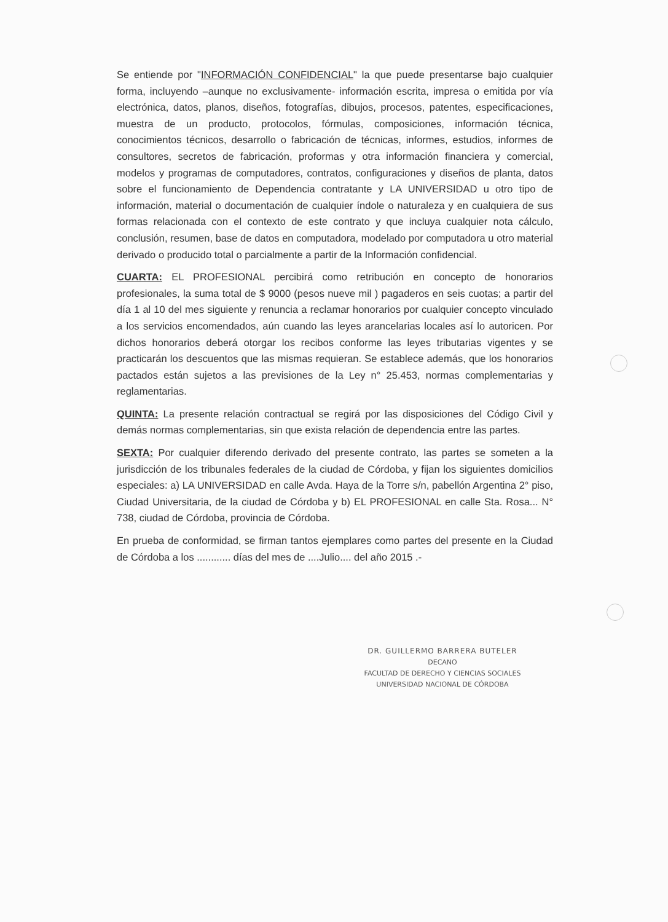Se entiende por "INFORMACIÓN CONFIDENCIAL" la que puede presentarse bajo cualquier forma, incluyendo –aunque no exclusivamente- información escrita, impresa o emitida por vía electrónica, datos, planos, diseños, fotografías, dibujos, procesos, patentes, especificaciones, muestra de un producto, protocolos, fórmulas, composiciones, información técnica, conocimientos técnicos, desarrollo o fabricación de técnicas, informes, estudios, informes de consultores, secretos de fabricación, proformas y otra información financiera y comercial, modelos y programas de computadores, contratos, configuraciones y diseños de planta, datos sobre el funcionamiento de Dependencia contratante y LA UNIVERSIDAD u otro tipo de información, material o documentación de cualquier índole o naturaleza y en cualquiera de sus formas relacionada con el contexto de este contrato y que incluya cualquier nota cálculo, conclusión, resumen, base de datos en computadora, modelado por computadora u otro material derivado o producido total o parcialmente a partir de la Información confidencial.
CUARTA: EL PROFESIONAL percibirá como retribución en concepto de honorarios profesionales, la suma total de $ 9000 (pesos nueve mil ) pagaderos en seis cuotas; a partir del día 1 al 10 del mes siguiente y renuncia a reclamar honorarios por cualquier concepto vinculado a los servicios encomendados, aún cuando las leyes arancelarias locales así lo autoricen. Por dichos honorarios deberá otorgar los recibos conforme las leyes tributarias vigentes y se practicarán los descuentos que las mismas requieran. Se establece además, que los honorarios pactados están sujetos a las previsiones de la Ley n° 25.453, normas complementarias y reglamentarias.
QUINTA: La presente relación contractual se regirá por las disposiciones del Código Civil y demás normas complementarias, sin que exista relación de dependencia entre las partes.
SEXTA: Por cualquier diferendo derivado del presente contrato, las partes se someten a la jurisdicción de los tribunales federales de la ciudad de Córdoba, y fijan los siguientes domicilios especiales: a) LA UNIVERSIDAD en calle Avda. Haya de la Torre s/n, pabellón Argentina 2° piso, Ciudad Universitaria, de la ciudad de Córdoba y b) EL PROFESIONAL en calle Sta. Rosa... N° 738, ciudad de Córdoba, provincia de Córdoba.
En prueba de conformidad, se firman tantos ejemplares como partes del presente en la Ciudad de Córdoba a los ............ días del mes de ....Julio.... del año 2015 .-
DR. GUILLERMO BARRERA BUTELER
DECANO
FACULTAD DE DERECHO Y CIENCIAS SOCIALES
UNIVERSIDAD NACIONAL DE CÓRDOBA